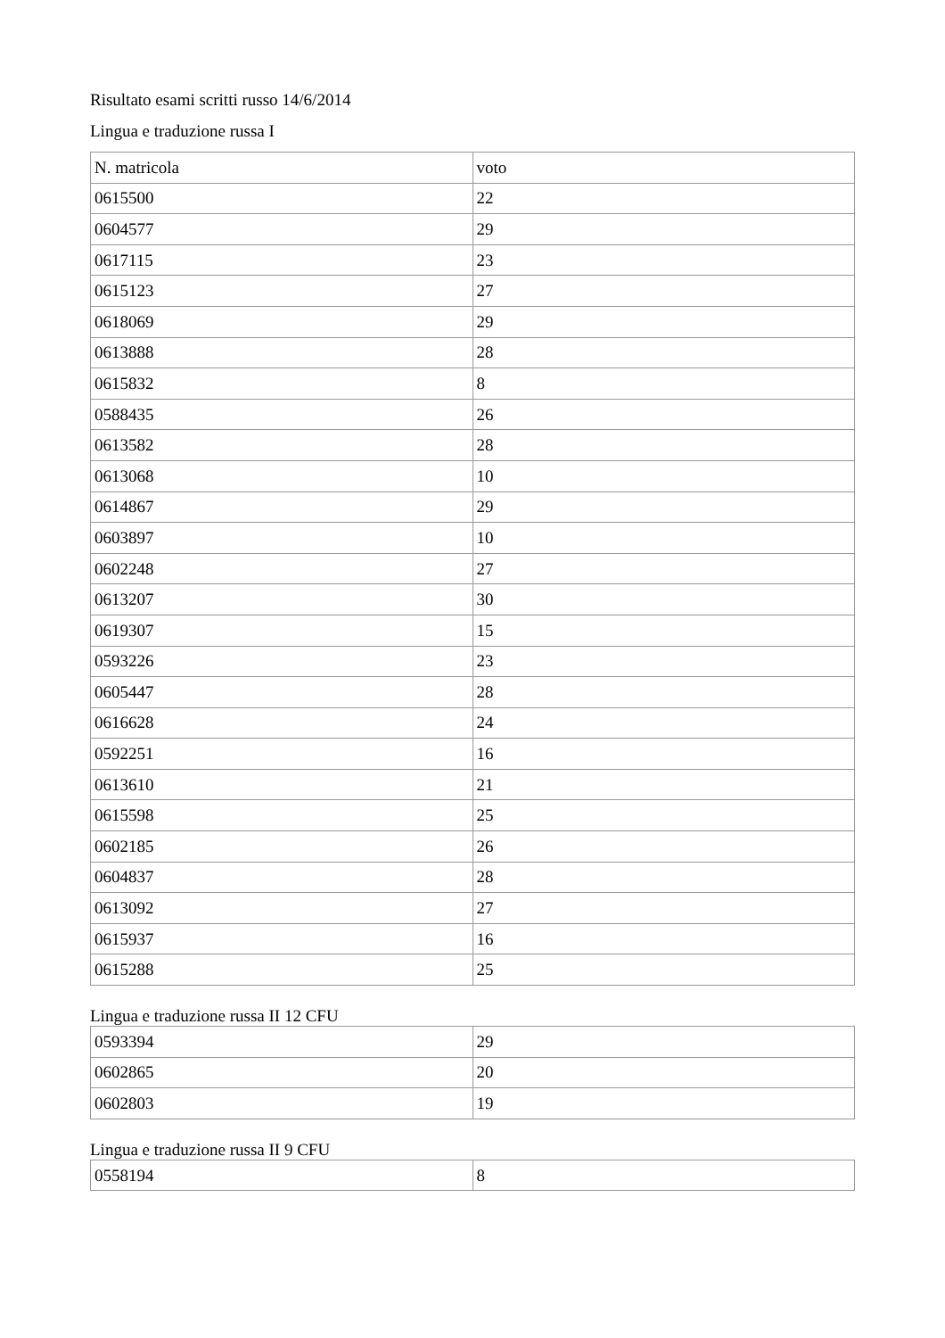Risultato esami scritti russo 14/6/2014
Lingua e traduzione russa I
| N. matricola | voto |
| 0615500 | 22 |
| 0604577 | 29 |
| 0617115 | 23 |
| 0615123 | 27 |
| 0618069 | 29 |
| 0613888 | 28 |
| 0615832 | 8 |
| 0588435 | 26 |
| 0613582 | 28 |
| 0613068 | 10 |
| 0614867 | 29 |
| 0603897 | 10 |
| 0602248 | 27 |
| 0613207 | 30 |
| 0619307 | 15 |
| 0593226 | 23 |
| 0605447 | 28 |
| 0616628 | 24 |
| 0592251 | 16 |
| 0613610 | 21 |
| 0615598 | 25 |
| 0602185 | 26 |
| 0604837 | 28 |
| 0613092 | 27 |
| 0615937 | 16 |
| 0615288 | 25 |
Lingua e traduzione russa II 12 CFU
| 0593394 | 29 |
| 0602865 | 20 |
| 0602803 | 19 |
Lingua e traduzione russa II 9 CFU
| 0558194 | 8 |